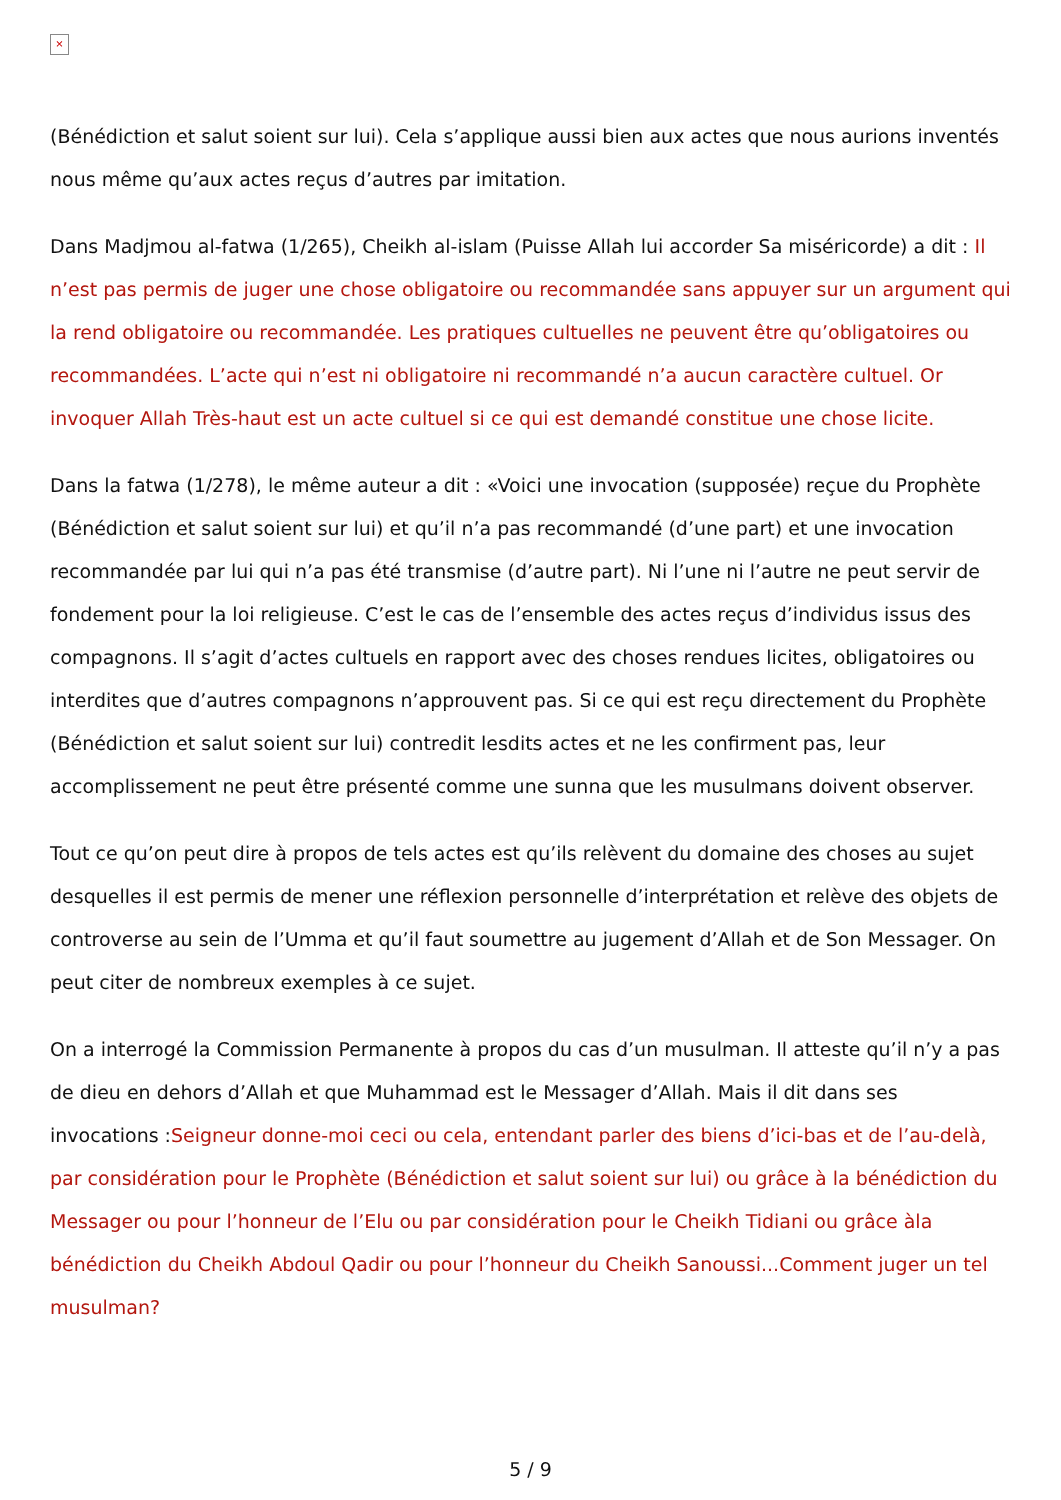×
(Bénédiction et salut soient sur lui). Cela s’applique aussi bien aux actes que nous aurions inventés nous même qu’aux actes reçus d’autres par imitation.
Dans Madjmou al-fatwa (1/265), Cheikh al-islam (Puisse Allah lui accorder Sa miséricorde) a dit : Il n’est pas permis de juger une chose obligatoire ou recommandée sans appuyer sur un argument qui la rend obligatoire ou recommandée. Les pratiques cultuelles ne peuvent être qu’obligatoires ou recommandées. L’acte qui n’est ni obligatoire ni recommandé n’a aucun caractère cultuel. Or invoquer Allah Très-haut est un acte cultuel si ce qui est demandé constitue une chose licite.
Dans la fatwa (1/278), le même auteur a dit : «Voici une invocation (supposée) reçue du Prophète (Bénédiction et salut soient sur lui) et qu’il n’a pas recommandé (d’une part) et une invocation recommandée par lui qui n’a pas été transmise (d’autre part). Ni l’une ni l’autre ne peut servir de fondement pour la loi religieuse. C’est le cas de l’ensemble des actes reçus d’individus issus des compagnons. Il s’agit d’actes cultuels en rapport avec des choses rendues licites, obligatoires ou interdites que d’autres compagnons n’approuvent pas. Si ce qui est reçu directement du Prophète (Bénédiction et salut soient sur lui) contredit lesdits actes et ne les confirment pas, leur accomplissement ne peut être présenté comme une sunna que les musulmans doivent observer.
Tout ce qu’on peut dire à propos de tels actes est qu’ils relèvent du domaine des choses au sujet desquelles il est permis de mener une réflexion personnelle d’interprétation et relève des objets de controverse au sein de l’Umma et qu’il faut soumettre au jugement d’Allah et de Son Messager. On peut citer de nombreux exemples à ce sujet.
On a interrogé la Commission Permanente à propos du cas d’un musulman. Il atteste qu’il n’y a pas de dieu en dehors d’Allah et que Muhammad est le Messager d’Allah. Mais il dit dans ses invocations :Seigneur donne-moi ceci ou cela, entendant parler des biens d’ici-bas et de l’au-delà, par considération pour le Prophète (Bénédiction et salut soient sur lui) ou grâce à la bénédiction du Messager ou pour l’honneur de l’Elu ou par considération pour le Cheikh Tidiani ou grâce àla bénédiction du Cheikh Abdoul Qadir ou pour l’honneur du Cheikh Sanoussi...Comment juger un tel musulman?
5 / 9